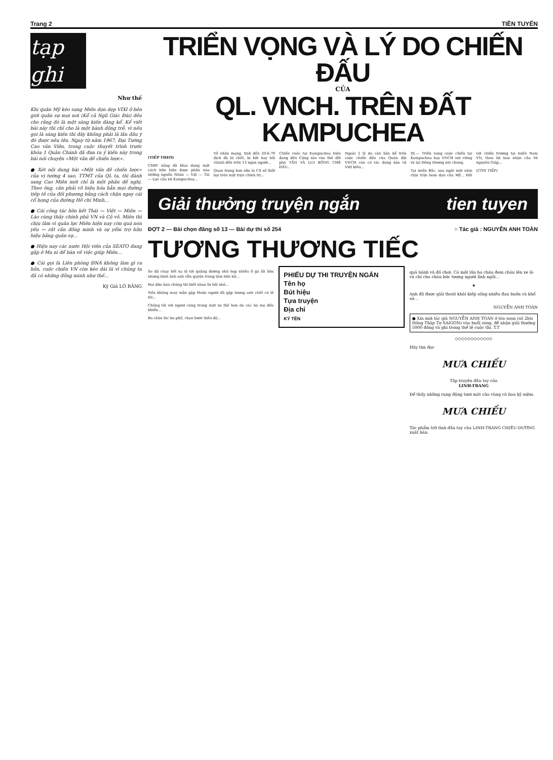Trang 2 TIỀN TUYẾN
tạp ghi
Như thế
Khi quân Mỹ kéo sang Miên dọn dẹp VIXI ở bên giới quân sự mọi nơi (Kể cả Ngũ Giác Đài) đều cho rằng đó là một sáng kiến đáng kể. Kể viết bài này thì chỉ cho là một hành động trễ, vì nếu gọi là sáng kiến thì đây không phải là lần đầu ý đó được nêu lên. Ngay từ năm 1967, Đại Tướng Cao văn Viên, trong cuộc thuyết trình trước khóa 1 Quân Chánh đã đưa ra ý kiến này trong bài nói chuyện «Một vấn đề chiến lược».
● Xét nội dung bài «Một vấn đề chiến lược» của vị tướng 4 sao, TTMT của QL ta, thì đánh sang Cao Miên mới chỉ là một phần đề nghị. Theo ông, cần phải vô hiệu hóa hẳn mọi đường tiếp tế của đối phương bằng cách chận ngay cái cổ họng của đường Hồ chí Minh...
● Cái công tác liên kết Thái — Việt — Miên — Lào cùng thấy chính phủ VN và Cộ vô. Miên thì chịu lâm vì quân lực Miên hiện nay còn quá non yếu — rất cần đồng minh và sự yểm trợ hữu hiệu bằng quân sự...
● Hiện nay các nước Hội viên của SEATO đang gặp ở Ma ni để bàn về việc giúp Miên...
● Cái gọi là Liên phòng ĐNÁ không làm gì ra hồn, cuộc chiến VN còn kéo dài là vì chúng ta đã có những đồng minh như thế...
Ký Giả LÔ RĂNG
TRIỂN VỌNG VÀ LÝ DO CHIẾN ĐẤU
CỦA
QL. VNCH. TRÊN ĐẤT KAMPUCHEA
(TIẾP THEO)
CSBV xâng đã khai dụng một cách hữu hiệu được phần nào những nguồn Nhân — Vật — Tài — Lực của xứ Kampuchea...
Về nhân mạng, tính đến 20-6-70 địch đã bị chết, bị bắt hay hồi chánh đến trên 13 ngàn người...
Quan trọng hơn nữa là CS sẽ thất bại trên mặt trận chính trị...
Chiến cuộc tại Kampuchea hiện đang đến Cộng sản vào thế đối phó TẤN VÀ LUI BỘNG CHÊ ĐẦU...
Ngoài 2 lý do căn bản kể trên cuộc chiến đấu của Quân đội VNCH còn có tác dụng bảo vệ Việt kiều...
III.— Triển vọng cuộc chiến tại Kampuchea hay VNCH nói riêng và tại Đông Dương nói chung.
Tại miền Bắc, sau ngót một năm chịu trận bom đạn của Mỹ... Đối với chiến trường tại miền Nam VN, theo lời ban nhận của Vô nguyên Giáp...
(CÒN TIẾP)
Giải thưởng truyện ngắn tien tuyen
ĐỢT 2 — Bài chọn đăng số 13 — Bài dự thi số 254 ○ Tác giả : NGUYỄN ANH TOÀN
TƯƠNG THƯƠNG TIẾC
Xe đã chạy hết xa lộ tới quãng đường nhỏ hẹp nhiều ổ gà lồi lõm nhưng bình ảnh anh vẫn quyện trong tâm hồn tôi...
Hai đứa hẹn chúng tôi biết nhau từ hồi nhỏ...
Nếu không may mắn gặp Huân người đã gặp tương anh chết có lẽ tôi...
Chúng tôi với người cùng trong một xe thế hơn do các bà mẹ đều khiển...
Ba châu lúc bo phố, chạn bước kiều độ...
PHIẾU DỰ THI TRUYỆN NGẮN
Tên họ
Bút hiệu
Tựa truyện
Địa chỉ
KÝ TÊN
quả bánh và đồ chơi. Có một lần ba cháu đem cháu lên xe lò và chỉ cho cháu bức tượng người lính ngồi...
★
Anh đã được giải thoát khỏi kiếp sống nhiều đau buồn và khổ sở...
NGUYỄN ANH TOÀN
● Xin mời tác giả NGUYỄN ANH TOÀN ở tòa soạn (số 2bis Hồng Thập Tự SAIGON) vào buổi sáng, để nhận giải thưởng 5000 đồng và ghi trong thể lệ cuộc thi. T.T
◇◇◇◇◇◇◇◇◇◇◇◇
Hãy tìm đọc
MƯA CHIỀU
Tập truyện đầu tay của
LINH-TRANG
Để thấy những rung động tươi mát của vùng cỏ hoa kỷ niệm.
MƯA CHIỀU
Tác phẩm trữ tình đầu tay của LINH-TRANG CHIÊU-DƯƠNG xuất bản.